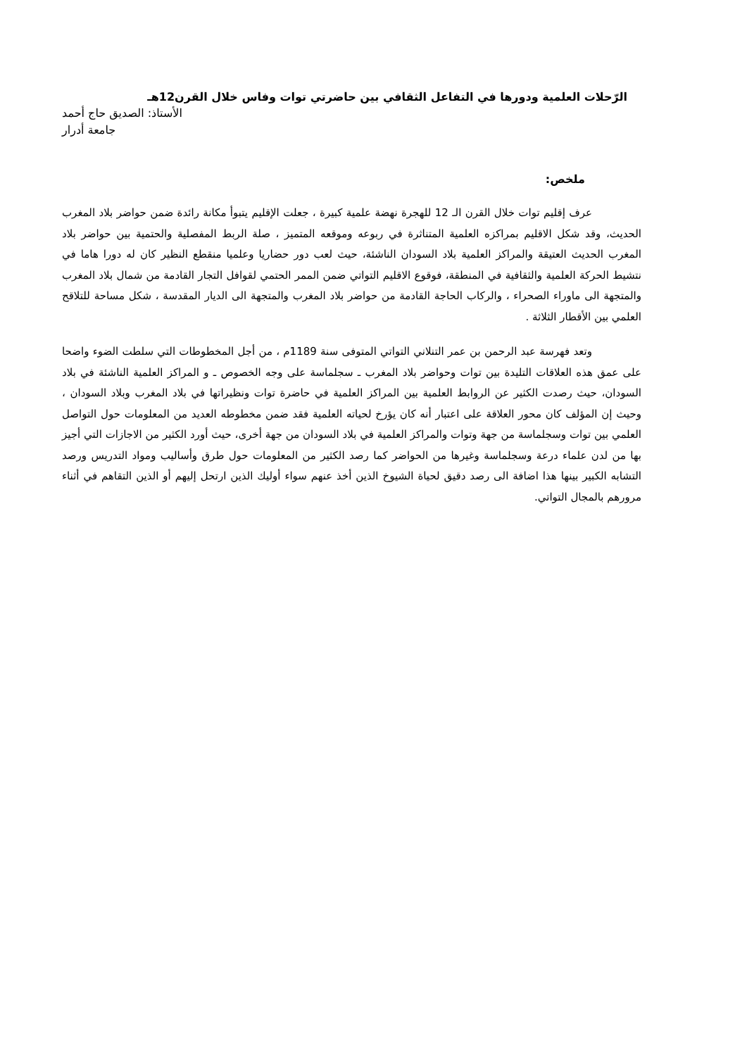الرّحلات العلمية ودورها في التفاعل الثقافي بين حاضرتي توات وفاس خلال القرن12هـ
الأستاذ: الصديق حاج أحمد
جامعة أدرار
ملخص:
عرف إقليم توات خلال القرن الـ 12 للهجرة نهضة علمية كبيرة ، جعلت الإقليم يتبوأ مكانة رائدة ضمن حواضر بلاد المغرب الحديث، وقد شكل الاقليم بمراكزه العلمية المتناثرة في ربوعه وموقعه المتميز ، صلة الربط المفصلية والحتمية بين حواضر بلاد المغرب الحديث العتيقة والمراكز العلمية بلاد السودان الناشئة، حيث لعب دور حضاريا وعلميا منقطع النظير كان له دورا هاما في نتشيط الحركة العلمية والثقافية في المنطقة، فوقوع الاقليم التواتي ضمن الممر الحتمي لقوافل التجار القادمة من شمال بلاد المغرب والمتجهة الى ماوراء الصحراء ، والركاب الحاجة القادمة من حواضر بلاد المغرب والمتجهة الى الديار المقدسة ، شكل مساحة للتلاقح العلمي بين الأقطار الثلاثة .
وتعد فهرسة عبد الرحمن بن عمر التنلاني التواتي المتوفى سنة 1189م ، من أجل المخطوطات التي سلطت الضوء واضحا على عمق هذه العلاقات التليدة بين توات وحواضر بلاد المغرب ـ سجلماسة على وجه الخصوص ـ و المراكز العلمية الناشئة في بلاد السودان، حيث رصدت الكثير عن الروابط العلمية بين المراكز العلمية في حاضرة توات ونظيراتها في بلاد المغرب وبلاد السودان ، وحيث إن المؤلف كان محور العلاقة على اعتبار أنه كان يؤرخ لحياته العلمية فقد ضمن مخطوطه العديد من المعلومات حول التواصل العلمي بين توات وسجلماسة من جهة وتوات والمراكز العلمية في بلاد السودان من جهة أخرى، حيث أورد الكثير من الاجازات التي أجيز بها من لدن علماء درعة وسجلماسة وغيرها من الحواضر كما رصد الكثير من المعلومات حول طرق وأساليب ومواد التدريس ورصد التشابه الكبير بينها هذا اضافة الى رصد دقيق لحياة الشيوخ الذين أخذ عنهم سواء أوليك الذين ارتحل إليهم أو الذين التقاهم في أثناء مرورهم بالمجال التواتي.